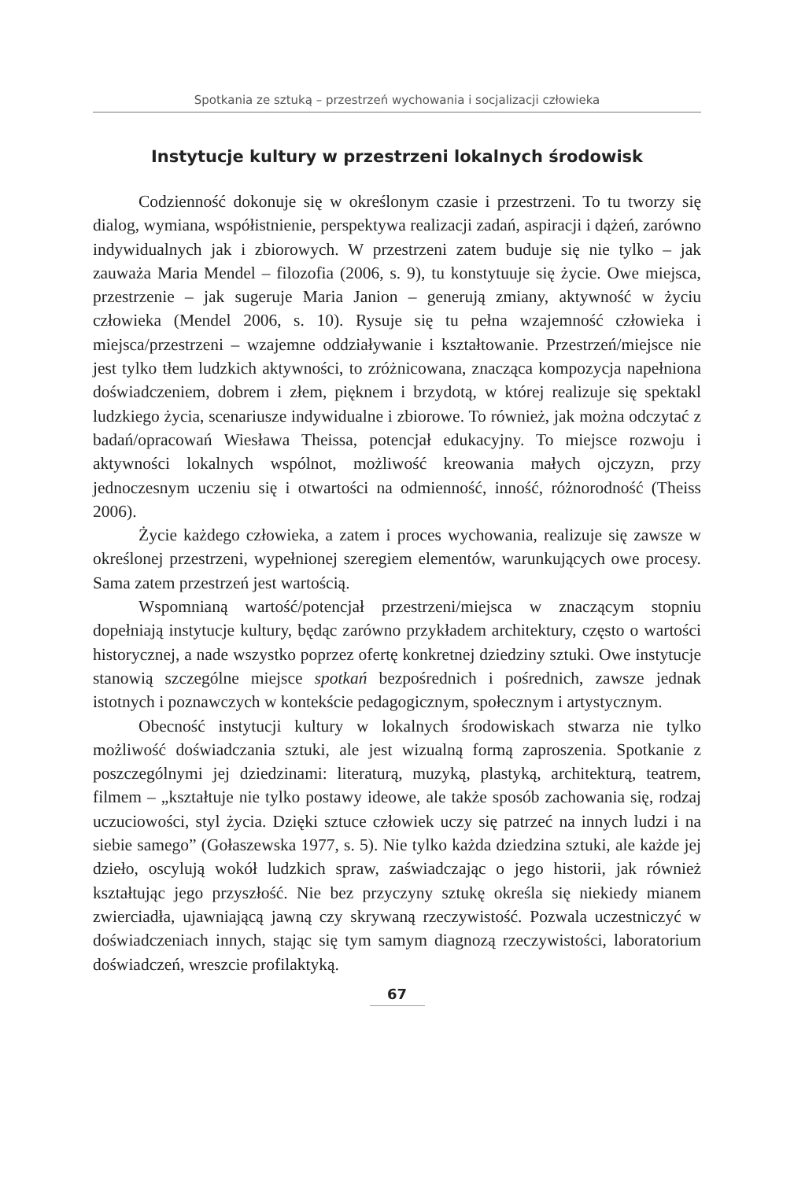Spotkania ze sztuką – przestrzeń wychowania i socjalizacji człowieka
Instytucje kultury w przestrzeni lokalnych środowisk
Codzienność dokonuje się w określonym czasie i przestrzeni. To tu tworzy się dialog, wymiana, współistnienie, perspektywa realizacji zadań, aspiracji i dążeń, zarówno indywidualnych jak i zbiorowych. W przestrzeni zatem buduje się nie tylko – jak zauważa Maria Mendel – filozofia (2006, s. 9), tu konstytuuje się życie. Owe miejsca, przestrzenie – jak sugeruje Maria Janion – generują zmiany, aktywność w życiu człowieka (Mendel 2006, s. 10). Rysuje się tu pełna wzajemność człowieka i miejsca/przestrzeni – wzajemne oddziaływanie i kształtowanie. Przestrzeń/miejsce nie jest tylko tłem ludzkich aktywności, to zróżnicowana, znacząca kompozycja napełniona doświadczeniem, dobrem i złem, pięknem i brzydotą, w której realizuje się spektakl ludzkiego życia, scenariusze indywidualne i zbiorowe. To również, jak można odczytać z badań/opracowań Wiesława Theissa, potencjał edukacyjny. To miejsce rozwoju i aktywności lokalnych wspólnot, możliwość kreowania małych ojczyzn, przy jednoczesnym uczeniu się i otwartości na odmienność, inność, różnorodność (Theiss 2006).
Życie każdego człowieka, a zatem i proces wychowania, realizuje się zawsze w określonej przestrzeni, wypełnionej szeregiem elementów, warunkujących owe procesy. Sama zatem przestrzeń jest wartością.
Wspomnianą wartość/potencjał przestrzeni/miejsca w znaczącym stopniu dopełniają instytucje kultury, będąc zarówno przykładem architektury, często o wartości historycznej, a nade wszystko poprzez ofertę konkretnej dziedziny sztuki. Owe instytucje stanowią szczególne miejsce spotkań bezpośrednich i pośrednich, zawsze jednak istotnych i poznawczych w kontekście pedagogicznym, społecznym i artystycznym.
Obecność instytucji kultury w lokalnych środowiskach stwarza nie tylko możliwość doświadczania sztuki, ale jest wizualną formą zaproszenia. Spotkanie z poszczególnymi jej dziedzinami: literaturą, muzyką, plastyką, architekturą, teatrem, filmem – „kształtuje nie tylko postawy ideowe, ale także sposób zachowania się, rodzaj uczuciowości, styl życia. Dzięki sztuce człowiek uczy się patrzeć na innych ludzi i na siebie samego” (Gołaszewska 1977, s. 5). Nie tylko każda dziedzina sztuki, ale każde jej dzieło, oscylują wokół ludzkich spraw, zaświadczając o jego historii, jak również kształtując jego przyszłość. Nie bez przyczyny sztukę określa się niekiedy mianem zwierciadła, ujawniającą jawną czy skrywaną rzeczywistość. Pozwala uczestniczyć w doświadczeniach innych, stając się tym samym diagnozą rzeczywistości, laboratorium doświadczeń, wreszcie profilaktyką.
67